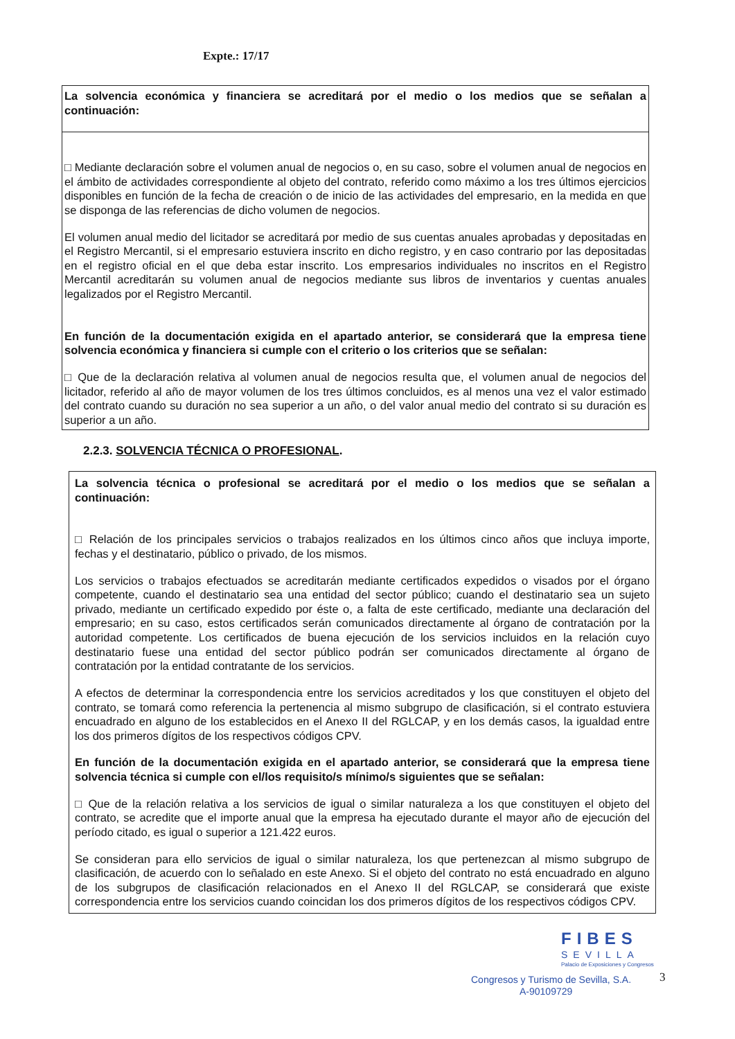Expte.: 17/17
| La solvencia económica y financiera se acreditará por el medio o los medios que se señalan a continuación: |
| □ Mediante declaración sobre el volumen anual de negocios o, en su caso, sobre el volumen anual de negocios en el ámbito de actividades correspondiente al objeto del contrato, referido como máximo a los tres últimos ejercicios disponibles en función de la fecha de creación o de inicio de las actividades del empresario, en la medida en que se disponga de las referencias de dicho volumen de negocios. El volumen anual medio del licitador se acreditará por medio de sus cuentas anuales aprobadas y depositadas en el Registro Mercantil, si el empresario estuviera inscrito en dicho registro, y en caso contrario por las depositadas en el registro oficial en el que deba estar inscrito. Los empresarios individuales no inscritos en el Registro Mercantil acreditarán su volumen anual de negocios mediante sus libros de inventarios y cuentas anuales legalizados por el Registro Mercantil. En función de la documentación exigida en el apartado anterior, se considerará que la empresa tiene solvencia económica y financiera si cumple con el criterio o los criterios que se señalan: □ Que de la declaración relativa al volumen anual de negocios resulta que, el volumen anual de negocios del licitador, referido al año de mayor volumen de los tres últimos concluidos, es al menos una vez el valor estimado del contrato cuando su duración no sea superior a un año, o del valor anual medio del contrato si su duración es superior a un año. |
2.2.3. SOLVENCIA TÉCNICA O PROFESIONAL.
| La solvencia técnica o profesional se acreditará por el medio o los medios que se señalan a continuación: □ Relación de los principales servicios o trabajos realizados en los últimos cinco años que incluya importe, fechas y el destinatario, público o privado, de los mismos. Los servicios o trabajos efectuados se acreditarán mediante certificados expedidos o visados por el órgano competente, cuando el destinatario sea una entidad del sector público; cuando el destinatario sea un sujeto privado, mediante un certificado expedido por éste o, a falta de este certificado, mediante una declaración del empresario; en su caso, estos certificados serán comunicados directamente al órgano de contratación por la autoridad competente. Los certificados de buena ejecución de los servicios incluidos en la relación cuyo destinatario fuese una entidad del sector público podrán ser comunicados directamente al órgano de contratación por la entidad contratante de los servicios. A efectos de determinar la correspondencia entre los servicios acreditados y los que constituyen el objeto del contrato, se tomará como referencia la pertenencia al mismo subgrupo de clasificación, si el contrato estuviera encuadrado en alguno de los establecidos en el Anexo II del RGLCAP, y en los demás casos, la igualdad entre los dos primeros dígitos de los respectivos códigos CPV. En función de la documentación exigida en el apartado anterior, se considerará que la empresa tiene solvencia técnica si cumple con el/los requisito/s mínimo/s siguientes que se señalan: □ Que de la relación relativa a los servicios de igual o similar naturaleza a los que constituyen el objeto del contrato, se acredite que el importe anual que la empresa ha ejecutado durante el mayor año de ejecución del período citado, es igual o superior a 121.422 euros. Se consideran para ello servicios de igual o similar naturaleza, los que pertenezcan al mismo subgrupo de clasificación, de acuerdo con lo señalado en este Anexo. Si el objeto del contrato no está encuadrado en alguno de los subgrupos de clasificación relacionados en el Anexo II del RGLCAP, se considerará que existe correspondencia entre los servicios cuando coincidan los dos primeros dígitos de los respectivos códigos CPV. |
FIBES
SEVILLA
Palacio de Exposiciones y Congresos
Congresos y Turismo de Sevilla, S.A.
A-90109729
3